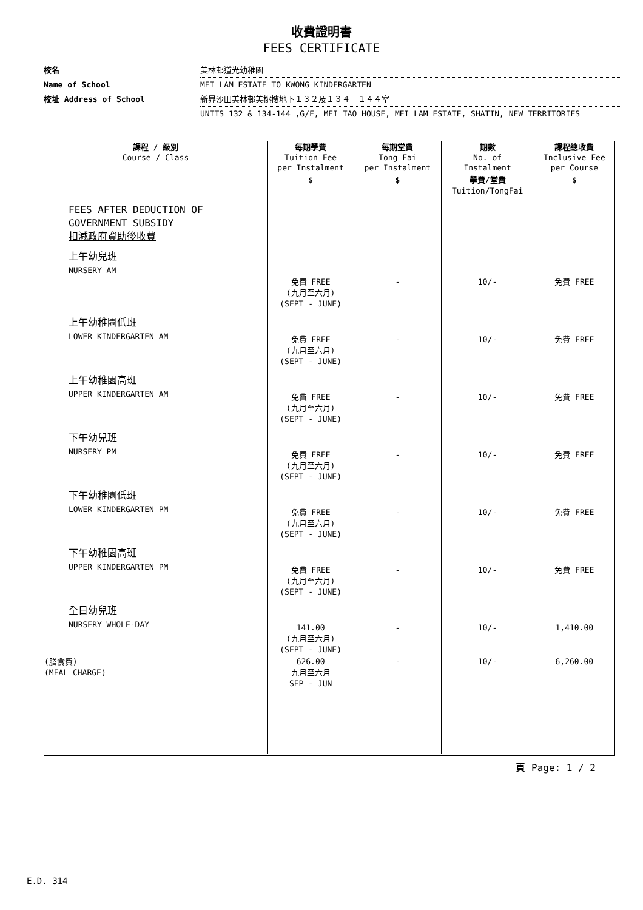收費證明書
FEES CERTIFICATE
校名 美林邨道光幼稚園
Name of School MEI LAM ESTATE TO KWONG KINDERGARTEN
校址 Address of School 新界沙田美林邨美桃樓地下１３２及１３４－１４４室
UNITS 132 & 134-144 ,G/F, MEI TAO HOUSE, MEI LAM ESTATE, SHATIN, NEW TERRITORIES
| 課程 / 級別 Course / Class | 每期學費 Tuition Fee per Instalment | 每期堂費 Tong Fai per Instalment | 期數 No. of Instalment | 課程總收費 Inclusive Fee per Course |
| --- | --- | --- | --- | --- |
| | $ | $ | 學費/堂費 Tuition/TongFai | $ |
| FEES AFTER DEDUCTION OF GOVERNMENT SUBSIDY 扣減政府資助後收費 | | | | |
| 上午幼兒班 NURSERY AM | 免費 FREE (九月至六月) (SEPT - JUNE) | - | 10/- | 免費 FREE |
| 上午幼稚園低班 LOWER KINDERGARTEN AM | 免費 FREE (九月至六月) (SEPT - JUNE) | - | 10/- | 免費 FREE |
| 上午幼稚園高班 UPPER KINDERGARTEN AM | 免費 FREE (九月至六月) (SEPT - JUNE) | - | 10/- | 免費 FREE |
| 下午幼兒班 NURSERY PM | 免費 FREE (九月至六月) (SEPT - JUNE) | - | 10/- | 免費 FREE |
| 下午幼稚園低班 LOWER KINDERGARTEN PM | 免費 FREE (九月至六月) (SEPT - JUNE) | - | 10/- | 免費 FREE |
| 下午幼稚園高班 UPPER KINDERGARTEN PM | 免費 FREE (九月至六月) (SEPT - JUNE) | - | 10/- | 免費 FREE |
| 全日幼兒班 NURSERY WHOLE-DAY | 141.00 (九月至六月) (SEPT - JUNE) | - | 10/- | 1,410.00 |
| (膳食費) (MEAL CHARGE) | 626.00 九月至六月 SEP - JUN | - | 10/- | 6,260.00 |
頁 Page: 1 / 2
E.D. 314